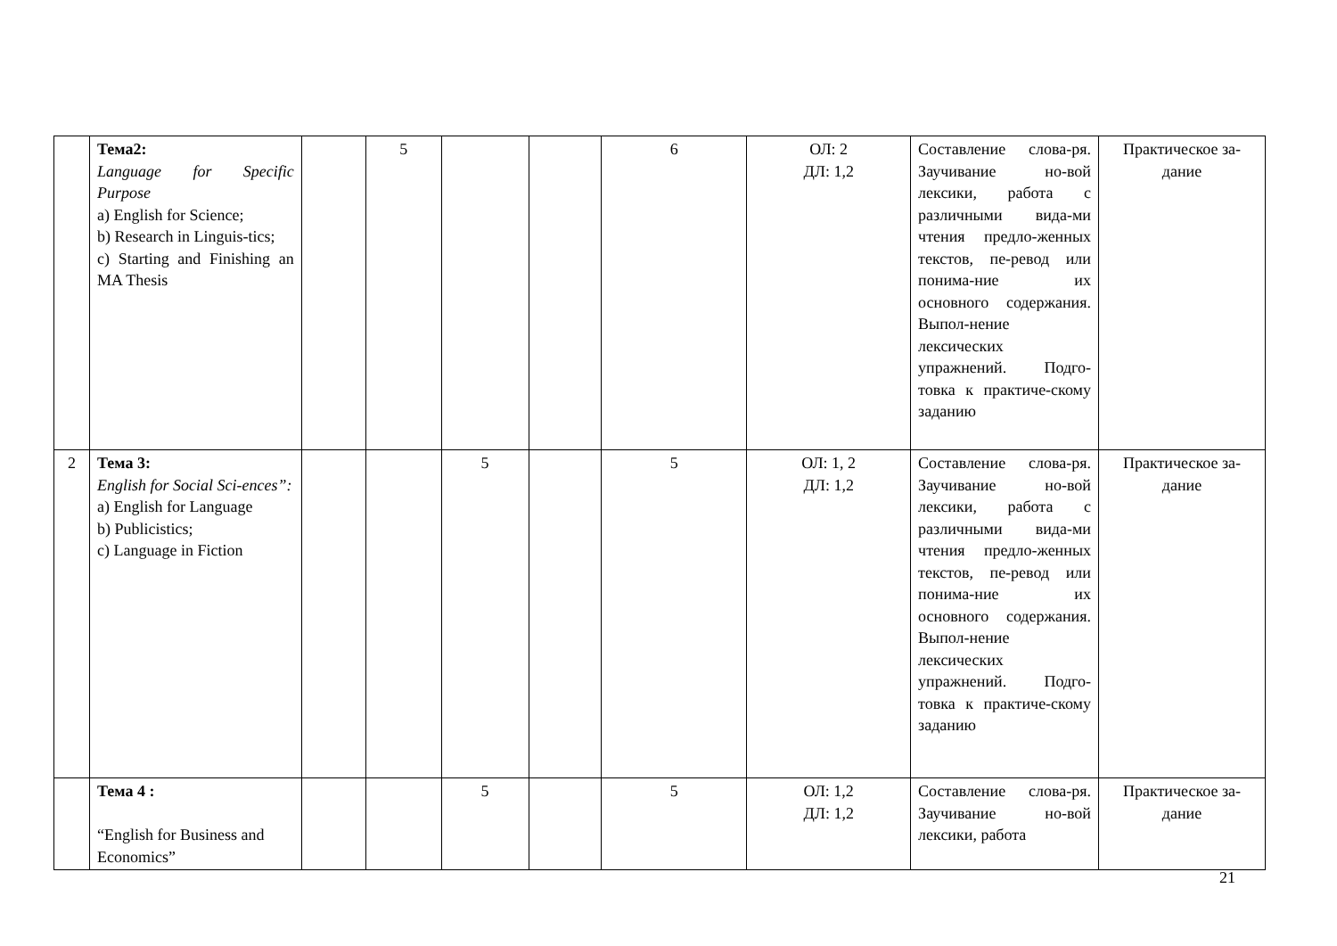| | Тема2: Language for Specific Purpose a) English for Science; b) Research in Linguis-tics; c) Starting and Finishing an MA Thesis | | 5 | | | 6 | ОЛ: 2 ДЛ: 1,2 | Составление слова-ря. Заучивание но-вой лексики, работа с различными вида-ми чтения предло-женных текстов, пе-ревод или понима-ние их основного содержания. Выпол-нение лексических упражнений. Подго-товка к практиче-скому заданию | Практическое за-дание |
| 2 | Тема 3: English for Social Sci-ences”: a) English for Language b) Publicistics; c) Language in Fiction | | | 5 | | 5 | ОЛ: 1, 2 ДЛ: 1,2 | Составление слова-ря. Заучивание но-вой лексики, работа с различными вида-ми чтения предло-женных текстов, пе-ревод или понима-ние их основного содержания. Выпол-нение лексических упражнений. Подго-товка к практиче-скому заданию | Практическое за-дание |
| | Тема 4 : “English for Business and Economics” | | | 5 | | 5 | ОЛ: 1,2 ДЛ: 1,2 | Составление слова-ря. Заучивание но-вой лексики, работа | Практическое за-дание |
21